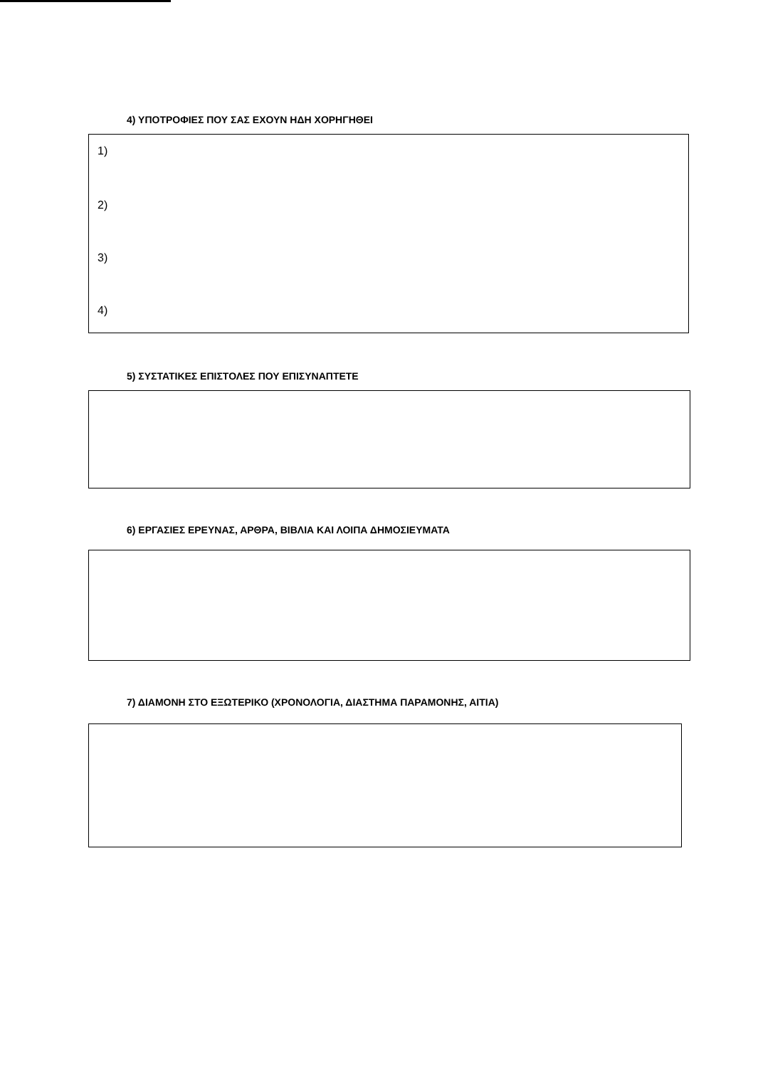4) ΥΠΟΤΡΟΦΙΕΣ ΠΟΥ ΣΑΣ ΕΧΟΥΝ ΗΔΗ ΧΟΡΗΓΗΘΕΙ
1)
2)
3)
4)
5) ΣΥΣΤΑΤΙΚΕΣ ΕΠΙΣΤΟΛΕΣ ΠΟΥ ΕΠΙΣΥΝΑΠΤΕΤΕ
6) ΕΡΓΑΣΙΕΣ ΕΡΕΥΝΑΣ, ΑΡΘΡΑ, ΒΙΒΛΙΑ ΚΑΙ ΛΟΙΠΑ ΔΗΜΟΣΙΕΥΜΑΤΑ
7) ΔΙΑΜΟΝΗ ΣΤΟ ΕΞΩΤΕΡΙΚΟ (ΧΡΟΝΟΛΟΓΙΑ, ΔΙΑΣΤΗΜΑ ΠΑΡΑΜΟΝΗΣ, ΑΙΤΙΑ)